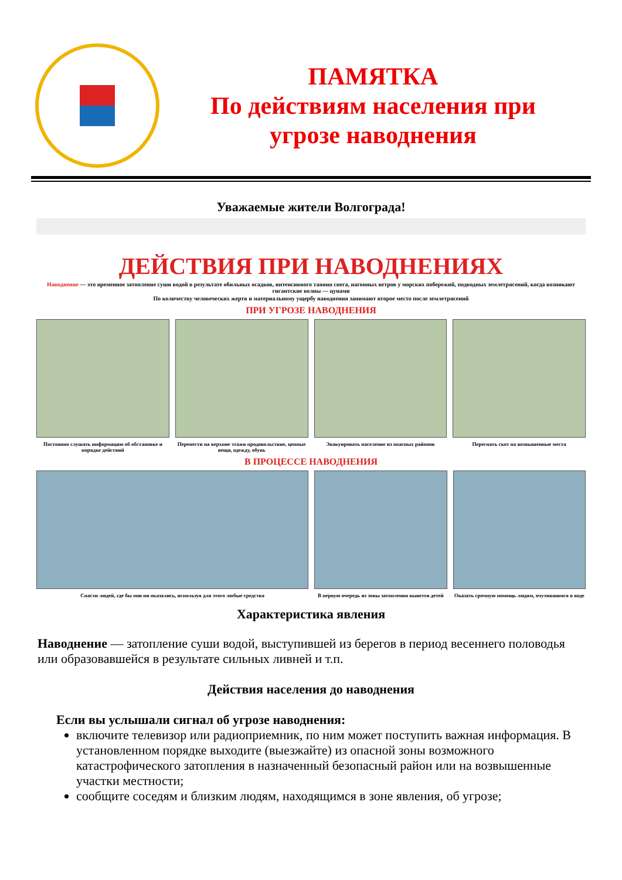ПАМЯТКА
По действиям населения при
угрозе наводнения
Уважаемые жители Волгограда!
ДЕЙСТВИЯ ПРИ НАВОДНЕНИЯХ
Наводнение — это временное затопление суши водой в результате обильных осадков, интенсивного таяния снега, нагонных ветров у морских побережий, подводных землетрясений, когда возникают гигантские волны — цунами
По количеству человеческих жертв и материальному ущербу наводнения занимают второе место после землетрясений
ПРИ УГРОЗЕ НАВОДНЕНИЯ
Постоянно слушать информацию об обстановке и порядке действий
Перенести на верхние этажи продовольствие, ценные вещи, одежду, обувь
Эвакуировать население из опасных районов
Перегнать скот на возвышенные места
В ПРОЦЕССЕ НАВОДНЕНИЯ
Спасти людей, где бы они ни оказались, используя для этого любые средства
В первую очередь из зоны затопления вывезти детей
Оказать срочную помощь людям, очутившимся в воде
Характеристика явления
Наводнение — затопление суши водой, выступившей из берегов в период весеннего половодья или образовавшейся в результате сильных ливней и т.п.
Действия населения до наводнения
Если вы услышали сигнал об угрозе наводнения:
включите телевизор или радиоприемник, по ним может поступить важная информация. В установленном порядке выходите (выезжайте) из опасной зоны возможного катастрофического затопления в назначенный безопасный район или на возвышенные участки местности;
сообщите соседям и близким людям, находящимся в зоне явления, об угрозе;